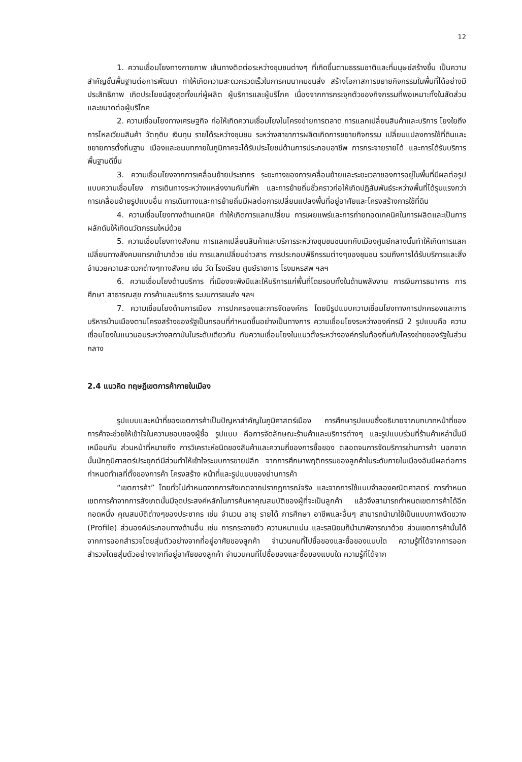12
1. ความเชื่อมโยงทางกายภาพ เส้นทางติดต่อระหว่างชุมชนต่างๆ ที่เกิดขึ้นตามธรรมชาติและที่มนุษย์สร้างขึ้น เป็นความสำคัญชั้นพื้นฐานต่อการพัฒนา ทำให้เกิดความสะดวกรวดเร็วในการคมนาคมขนส่ง สร้างโอกาสการขยายกิจกรรมในพื้นที่ได้อย่างมีประสิทธิภาพ เกิดประโยชน์สูงสุดทั้งแก่ผู้ผลิต ผู้บริการและผู้บริโภค เนื่องจากการกระจุกตัวของกิจกรรมที่พอเหมาะทั้งในสัดส่วนและขนาดต่อผู้บริโภค
2. ความเชื่อมโยงทางเศรษฐกิจ ก่อให้เกิดความเชื่อมโยงในโครงข่ายการตลาด การแลกเปลี่ยนสินค้าและบริการ โยงใยถึงการไหลเวียนสินค้า วัตถุดิบ เงินทุน รายได้ระหว่างชุมชน ระหว่างสาขาการผลิตเกิดการขยายกิจกรรม เปลี่ยนแปลงการใช้ที่ดินและขยายการตั้งถิ่นฐาน เมืองและชนบทภายในภูมิภาคจะได้รับประโยชน์ด้านการประกอบอาชีพ การกระจายรายได้ และการได้รับบริการพื้นฐานดีขึ้น
3. ความเชื่อมโยงจากการเคลื่อนย้ายประชากร ระยะทางของการเคลื่อนย้ายและระยะเวลาของการอยู่ในพื้นที่มีผลต่อรูปแบบความเชื่อมโยง การเดินทางระหว่างแหล่งงานกับที่พัก และการย้ายถิ่นชั่วคราวก่อให้เกิดปฏิสัมพันธ์ระหว่างพื้นที่ได้รุนแรงกว่าการเคลื่อนย้ายรูปแบบอื่น การเดินทางและการย้ายถิ่นมีผลต่อการเปลี่ยนแปลงพื้นที่อยู่อาศัยและโครงสร้างการใช้ที่ดิน
4. ความเชื่อมโยงทางด้านเทคนิค ทำให้เกิดการแลกเปลี่ยน การเผยแพร่และการถ่ายทอดเทคนิคในการผลิตและเป็นการผลักดันให้เกิดนวัตกรรมใหม่ด้วย
5. ความเชื่อมโยงทางสังคม การแลกเปลี่ยนสินค้าและบริการระหว่างชุมชนชนบทกับเมืองศูนย์กลางนั้นทำให้เกิดการแลกเปลี่ยนทางสังคมแทรกเข้ามาด้วย เช่น การแลกเปลี่ยนข่าวสาร การประกอบพิธีกรรมต่างๆของชุมชน รวมถึงการได้รับบริการและสิ่งอำนวยความสะดวกต่างๆทางสังคม เช่น วัด โรงเรียน ศูนย์ราชการ โรงมหรสพ ฯลฯ
6. ความเชื่อมโยงด้านบริการ ที่เมืองจะพึงมีและให้บริการแก่พื้นที่โดยรอบทั้งในด้านพลังงาน การเงินการธนาคาร การศึกษา สาธารณสุข การค้าและบริการ ระบบการขนส่ง ฯลฯ
7. ความเชื่อมโยงด้านการเมือง การปกครองและการจัดองค์กร โดยมีรูปแบบความเชื่อมโยงทางการปกครองและการบริหารบ้านเมืองตามโครงสร้างของรัฐเป็นกรอบที่กำหนดขึ้นอย่างเป็นทางการ ความเชื่อมโยงระหว่างองค์กรมี 2 รูปแบบคือ ความเชื่อมโยงในแนวนอนระหว่างสถาบันในระดับเดียวกัน กับความเชื่อมโยงในแนวตั้งระหว่างองค์กรในท้องถิ่นกับโครงข่ายของรัฐในส่วนกลาง
2.4 แนวคิด ทฤษฎีเขตการค้าภายในเมือง
รูปแบบและหน้าที่ของเขตการค้าเป็นปัญหาสำคัญในภูมิศาสตร์เมือง การศึกษารูปแบบซึ่งอธิบายจากบทบาทหน้าที่ของการค้าจะช่วยให้เข้าใจในความชอบของผู้ซื้อ รูปแบบ คือการจัดลักษณะร้านค้าและบริการต่างๆ และรูปแบบร่วมที่ร้านค้าเหล่านั้นมีเหมือนกัน ส่วนหน้าที่หมายถึง การวิเคราะห์ชนิดของสินค้าและความถี่ของการซื้อของ ตลอดจนการจัดบริการย่านการค้า นอกจากนั้นนักภูมิศาสตร์ประยุกต์มีส่วนทำให้เข้าใจระบบการขายปลีก จากการศึกษาพฤติกรรมของลูกค้าในระดับภายในเมืองอันมีผลต่อการกำหนดทำเลที่ตั้งของการค้า โครงสร้าง หน้าที่และรูปแบบของย่านการค้า
“เขตการค้า” โดยทั่วไปกำหนดจากการสังเกตจากปรากฏการณ์จริง และจากการใช้แบบจำลองคณิตศาสตร์ การกำหนดเขตการค้าจากการสังเกตนั้นมีจุดประสงค์หลักในการค้นหาคุณสมบัติของผู้ที่จะเป็นลูกค้า แล้วจึงสามารถกำหนดเขตการค้าได้อีกทอดหนึ่ง คุณสมบัติต่างๆของประชากร เช่น จำนวน อายุ รายได้ การศึกษา อาชีพและอื่นๆ สามารถนำมาใช้เป็นแบบภาพตัดขวาง (Profile) ส่วนองค์ประกอบทางด้านอื่น เช่น การกระจายตัว ความหนาแน่น และรสนิยมก็นำมาพิจารณาด้วย ส่วนเขตการค้านั้นได้จากการออกสำรวจโดยสุ่มตัวอย่างจากที่อยู่อาศัยของลูกค้า จำนวนคนที่ไปซื้อของและซื้อของแบบใด ความรู้ที่ได้จากการออกสำรวจโดยสุ่มตัวอย่างจากที่อยู่อาศัยของลูกค้า จำนวนคนที่ไปซื้อของและซื้อของแบบใด ความรู้ที่ได้จาก